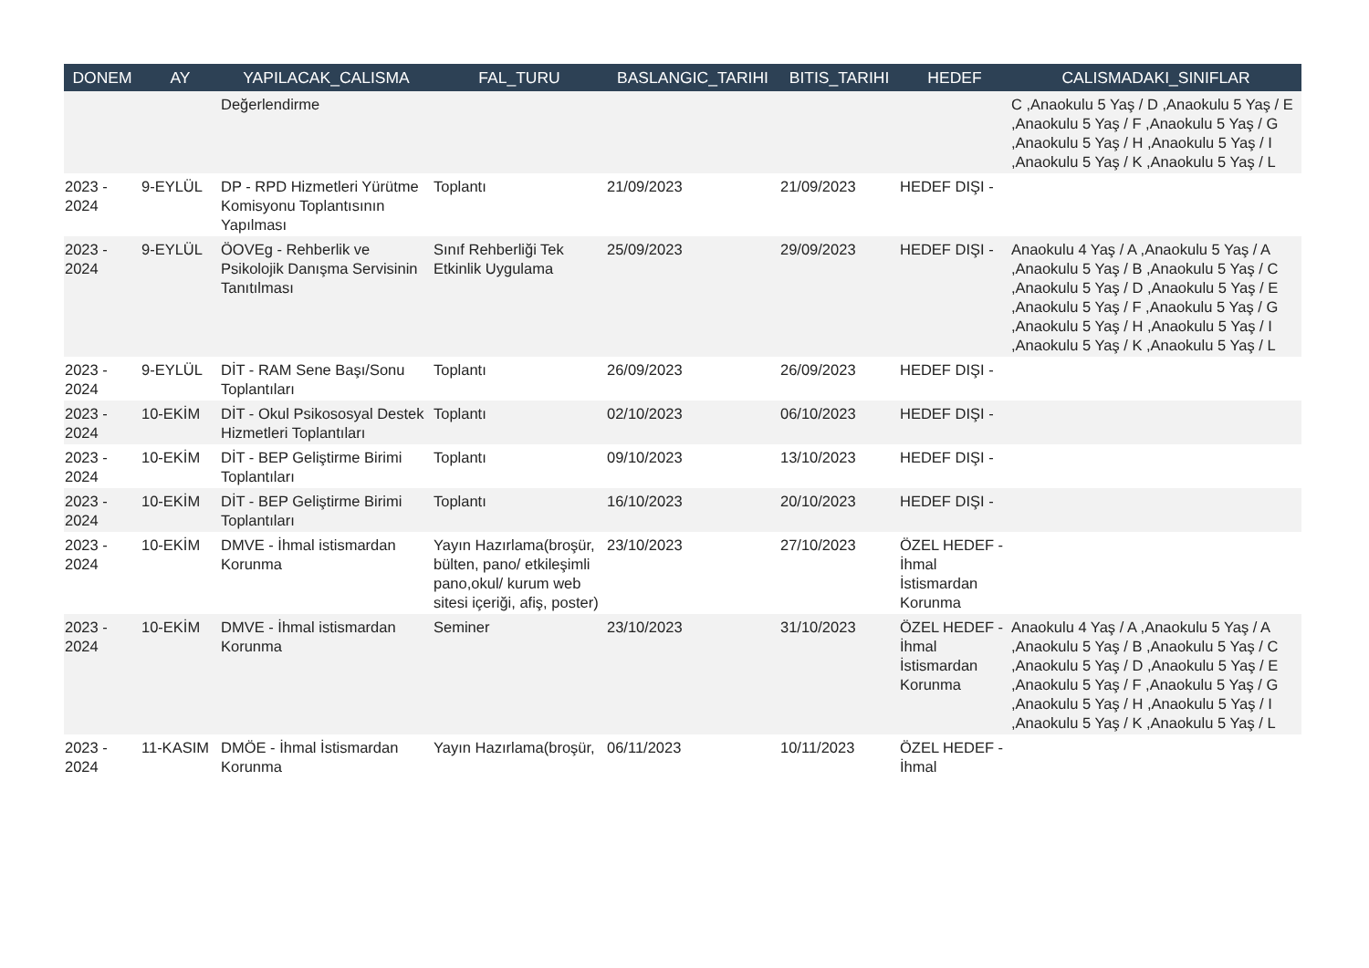| DONEM | AY | YAPILACAK_CALISMA | FAL_TURU | BASLANGIC_TARIHI | BITIS_TARIHI | HEDEF | CALISMADAKI_SINIFLAR |
| --- | --- | --- | --- | --- | --- | --- | --- |
| | | Değerlendirme | | | | | C ,Anaokulu 5 Yaş / D ,Anaokulu 5 Yaş / E ,Anaokulu 5 Yaş / F ,Anaokulu 5 Yaş / G ,Anaokulu 5 Yaş / H ,Anaokulu 5 Yaş / I ,Anaokulu 5 Yaş / K ,Anaokulu 5 Yaş / L |
| 2023 - 2024 | 9-EYLÜL | DP - RPD Hizmetleri Yürütme Komisyonu Toplantısının Yapılması | Toplantı | 21/09/2023 | 21/09/2023 | HEDEF DIŞI - | |
| 2023 - 2024 | 9-EYLÜL | ÖOVEg - Rehberlik ve Psikolojik Danışma Servisinin Tanıtılması | Sınıf Rehberliği Tek Etkinlik Uygulama | 25/09/2023 | 29/09/2023 | HEDEF DIŞI - | Anaokulu 4 Yaş / A ,Anaokulu 5 Yaş / A ,Anaokulu 5 Yaş / B ,Anaokulu 5 Yaş / C ,Anaokulu 5 Yaş / D ,Anaokulu 5 Yaş / E ,Anaokulu 5 Yaş / F ,Anaokulu 5 Yaş / G ,Anaokulu 5 Yaş / H ,Anaokulu 5 Yaş / I ,Anaokulu 5 Yaş / K ,Anaokulu 5 Yaş / L |
| 2023 - 2024 | 9-EYLÜL | DİT - RAM Sene Başı/Sonu Toplantıları | Toplantı | 26/09/2023 | 26/09/2023 | HEDEF DIŞI - | |
| 2023 - 2024 | 10-EKİM | DİT - Okul Psikososyal Destek Hizmetleri Toplantıları | Toplantı | 02/10/2023 | 06/10/2023 | HEDEF DIŞI - | |
| 2023 - 2024 | 10-EKİM | DİT - BEP Geliştirme Birimi Toplantıları | Toplantı | 09/10/2023 | 13/10/2023 | HEDEF DIŞI - | |
| 2023 - 2024 | 10-EKİM | DİT - BEP Geliştirme Birimi Toplantıları | Toplantı | 16/10/2023 | 20/10/2023 | HEDEF DIŞI - | |
| 2023 - 2024 | 10-EKİM | DMVE - İhmal istismardan Korunma | Yayın Hazırlama(broşür, bülten, pano/ etkileşimli pano,okul/ kurum web sitesi içeriği, afiş, poster) | 23/10/2023 | 27/10/2023 | ÖZEL HEDEF - İhmal İstismardan Korunma | |
| 2023 - 2024 | 10-EKİM | DMVE - İhmal istismardan Korunma | Seminer | 23/10/2023 | 31/10/2023 | ÖZEL HEDEF - İhmal İstismardan Korunma | Anaokulu 4 Yaş / A ,Anaokulu 5 Yaş / A ,Anaokulu 5 Yaş / B ,Anaokulu 5 Yaş / C ,Anaokulu 5 Yaş / D ,Anaokulu 5 Yaş / E ,Anaokulu 5 Yaş / F ,Anaokulu 5 Yaş / G ,Anaokulu 5 Yaş / H ,Anaokulu 5 Yaş / I ,Anaokulu 5 Yaş / K ,Anaokulu 5 Yaş / L |
| 2023 - 2024 | 11-KASIM | DMÖE - İhmal İstismardan Korunma | Yayın Hazırlama(broşür, | 06/11/2023 | 10/11/2023 | ÖZEL HEDEF - İhmal | |